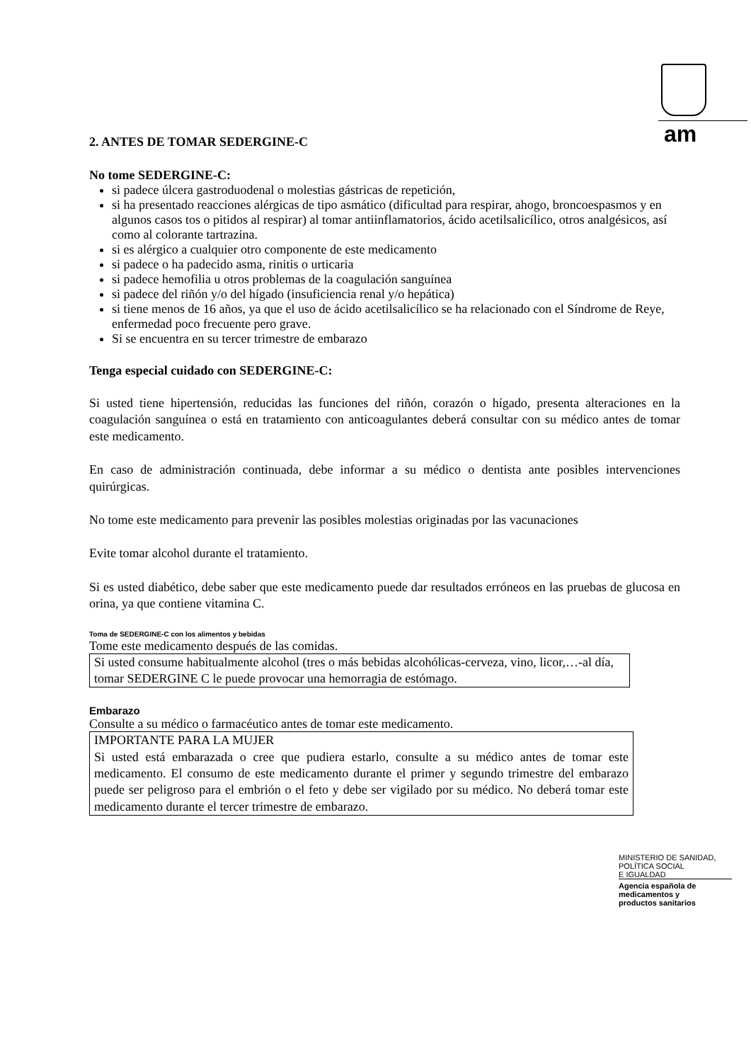am
2. ANTES DE TOMAR SEDERGINE-C
No tome SEDERGINE-C:
si padece úlcera gastroduodenal o molestias gástricas de repetición,
si ha presentado reacciones alérgicas de tipo asmático (dificultad para respirar, ahogo, broncoespasmos y en algunos casos tos o pitidos al respirar) al tomar antiinflamatorios, ácido acetilsalicílico, otros analgésicos, así como al colorante tartrazina.
si es alérgico a cualquier otro componente de este medicamento
si padece o ha padecido asma, rinitis o urticaria
si padece hemofilia u otros problemas de la coagulación sanguínea
si padece del riñón y/o del hígado (insuficiencia renal y/o hepática)
si tiene menos de 16 años, ya que el uso de ácido acetilsalicílico se ha relacionado con el Síndrome de Reye, enfermedad poco frecuente pero grave.
Si se encuentra en su tercer trimestre de embarazo
Tenga especial cuidado con SEDERGINE-C:
Si usted tiene hipertensión, reducidas las funciones del riñón, corazón o hígado, presenta alteraciones en la coagulación sanguínea o está en tratamiento con anticoagulantes deberá consultar con su médico antes de tomar este medicamento.
En caso de administración continuada, debe informar a su médico o dentista ante posibles intervenciones quirúrgicas.
No tome este medicamento para prevenir las posibles molestias originadas por las vacunaciones
Evite tomar alcohol durante el tratamiento.
Si es usted diabético, debe saber que este medicamento puede dar resultados erróneos en las pruebas de glucosa en orina, ya que contiene vitamina C.
Toma de SEDERGINE-C con los alimentos y bebidas
Tome este medicamento después de las comidas.
Si usted consume habitualmente alcohol (tres o más bebidas alcohólicas-cerveza, vino, licor,…-al día, tomar SEDERGINE C le puede provocar una hemorragia de estómago.
Embarazo
Consulte a su médico o farmacéutico antes de tomar este medicamento.
IMPORTANTE PARA LA MUJER
Si usted está embarazada o cree que pudiera estarlo, consulte a su médico antes de tomar este medicamento. El consumo de este medicamento durante el primer y segundo trimestre del embarazo puede ser peligroso para el embrión o el feto y debe ser vigilado por su médico. No deberá tomar este medicamento durante el tercer trimestre de embarazo.
MINISTERIO DE SANIDAD,
POLÍTICA SOCIAL
E IGUALDAD
Agencia española de
medicamentos y
productos sanitarios